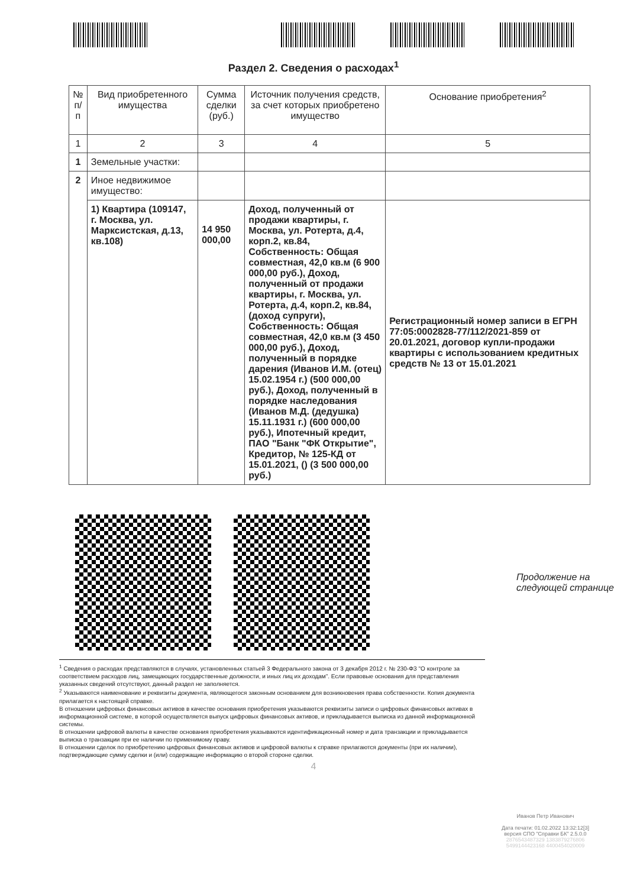Раздел 2. Сведения о расходах<sup>1</sup>
| № п/п | Вид приобретенного имущества | Сумма сделки (руб.) | Источник получения средств, за счет которых приобретено имущество | Основание приобретения<sup>2</sup> |
| --- | --- | --- | --- | --- |
| 1 | 2 | 3 | 4 | 5 |
| 1 | Земельные участки: | | | |
| 2 | Иное недвижимое имущество: | | | |
| | 1) Квартира (109147, г. Москва, ул. Марксистская, д.13, кв.108) | 14 950 000,00 | Доход, полученный от продажи квартиры, г. Москва, ул. Ротерта, д.4, корп.2, кв.84, Собственность: Общая совместная, 42,0 кв.м (6 900 000,00 руб.), Доход, полученный от продажи квартиры, г. Москва, ул. Ротерта, д.4, корп.2, кв.84, (доход супруги), Собственность: Общая совместная, 42,0 кв.м (3 450 000,00 руб.), Доход, полученный в порядке дарения (Иванов И.М. (отец) 15.02.1954 г.) (500 000,00 руб.), Доход, полученный в порядке наследования (Иванов М.Д. (дедушка) 15.11.1931 г.) (600 000,00 руб.), Ипотечный кредит, ПАО "Банк "ФК Открытие", Кредитор, № 125-КД от 15.01.2021, () (3 500 000,00 руб.) | Регистрационный номер записи в ЕГРН 77:05:0002828-77/112/2021-859 от 20.01.2021, договор купли-продажи квартиры с использованием кредитных средств № 13 от 15.01.2021 |
Продолжение на
следующей странице
<sup>1</sup> Сведения о расходах представляются в случаях, установленных статьей 3 Федерального закона от 3 декабря 2012 г. № 230-ФЗ "О контроле за соответствием расходов лиц, замещающих государственные должности, и иных лиц их доходам". Если правовые основания для представления указанных сведений отсутствуют, данный раздел не заполняется.
<sup>2</sup> Указываются наименование и реквизиты документа, являющегося законным основанием для возникновения права собственности. Копия документа прилагается к настоящей справке.
В отношении цифровых финансовых активов в качестве основания приобретения указываются реквизиты записи о цифровых финансовых активах в информационной системе, в которой осуществляется выпуск цифровых финансовых активов, и прикладывается выписка из данной информационной системы.
В отношении цифровой валюты в качестве основания приобретения указываются идентификационный номер и дата транзакции и прикладывается выписка о транзакции при ее наличии по применимому праву.
В отношении сделок по приобретению цифровых финансовых активов и цифровой валюты к справке прилагаются документы (при их наличии), подтверждающие сумму сделки и (или) содержащие информацию о второй стороне сделки.
4
Иванов Петр Иванович
Дата печати: 01.02.2022 13:32:12[3]
версия СПО "Справки БК" 2.5.0.0
2876543487329 1383879276806
5499144423168 4400454020009